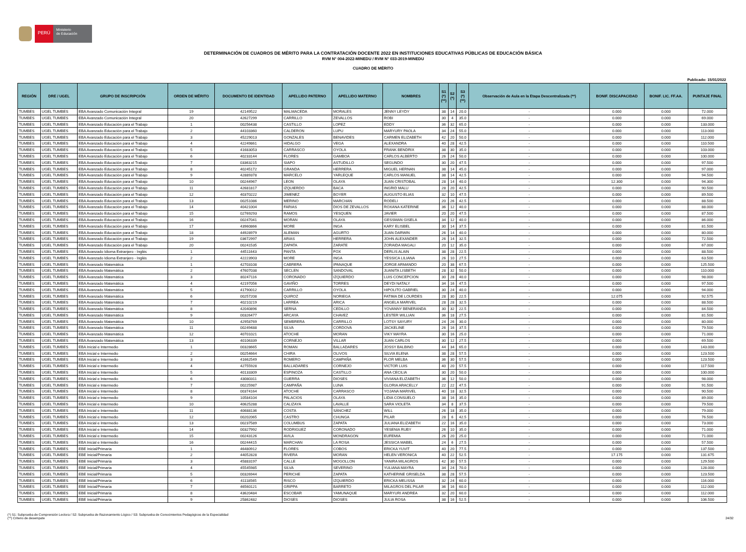PERÚ
Ministerio
de Educación
DETERMINACIÓN DE CUADROS DE MÉRITO PARA LA CONTRATACIÓN DOCENTE 2022 EN INSTITUCIONES EDUCATIVAS PÚBLICAS DE EDUCACIÓN BÁSICA
RVM N° 004-2022-MINEDU / RVM N° 033-2019-MINEDU
CUADRO DE MÉRITO
Publicado: 15/01/2022
| REGIÓN | DRE / UGEL | GRUPO DE INSCRIPCIÓN | ORDEN DE MÉRITO | DOCUMENTO DE IDENTIDAD | APELLIDO PATERNO | APELLIDO MATERNO | NOMBRES | S1 (*) (**) | S2 (*) | S3 (*) (**) | Observación de Aula en la Etapa Descentralizada (**) | BONIF. DISCAPACIDAD | BONIF. LIC. FF.AA. | PUNTAJE FINAL |
| --- | --- | --- | --- | --- | --- | --- | --- | --- | --- | --- | --- | --- | --- | --- |
| TUMBES | UGEL TUMBES | EBA Avanzado Comunicación Integral | 19 | 42149522 | MALMACEDA | MORALES | JENNY LEYDY | 38 | 14 | 20.0 | - | 0.000 | 0.000 | 72.000 |
| TUMBES | UGEL TUMBES | EBA Avanzado Comunicación Integral | 20 | 42627299 | CARRILLO | ZEVALLOS | ROBI | 30 | 4 | 35.0 | - | 0.000 | 0.000 | 69.000 |
| TUMBES | UGEL TUMBES | EBA Avanzado Educación para el Trabajo | 1 | 00256438 | CASTILLO | LOPEZ | EDDY | 36 | 32 | 65.0 | - | 0.000 | 0.000 | 133.000 |
| TUMBES | UGEL TUMBES | EBA Avanzado Educación para el Trabajo | 2 | 44103360 | CALDERON | LUPU | MARYURY PAOLA | 34 | 24 | 55.0 | - | 0.000 | 0.000 | 113.000 |
| TUMBES | UGEL TUMBES | EBA Avanzado Educación para el Trabajo | 3 | 45229013 | GONZALES | BENAVIDES | CARMEN ELIZABETH | 42 | 20 | 50.0 | - | 0.000 | 0.000 | 112.000 |
| TUMBES | UGEL TUMBES | EBA Avanzado Educación para el Trabajo | 4 | 42249861 | HIDALGO | VEGA | ALEXANDRA | 40 | 28 | 42.5 | - | 0.000 | 0.000 | 110.500 |
| TUMBES | UGEL TUMBES | EBA Avanzado Educación para el Trabajo | 5 | 41683053 | CARRASCO | OYOLA | FRANK BENDRIX | 38 | 30 | 35.0 | - | 0.000 | 0.000 | 103.000 |
| TUMBES | UGEL TUMBES | EBA Avanzado Educación para el Trabajo | 6 | 40233144 | FLORES | GAMBOA | CARLOS ALBERTO | 26 | 24 | 50.0 | - | 0.000 | 0.000 | 100.000 |
| TUMBES | UGEL TUMBES | EBA Avanzado Educación para el Trabajo | 7 | 03363215 | SIAPO | ASTUDILLO | SEGUNDO | 30 | 20 | 47.5 | - | 0.000 | 0.000 | 97.500 |
| TUMBES | UGEL TUMBES | EBA Avanzado Educación para el Trabajo | 8 | 40245172 | GRANDA | HERRERA | MIGUEL HERNAN | 38 | 14 | 45.0 | - | 0.000 | 0.000 | 97.000 |
| TUMBES | UGEL TUMBES | EBA Avanzado Educación para el Trabajo | 9 | 42889378 | MARCELO | YARLEQUE | CARLOS MANUEL | 38 | 14 | 42.5 | - | 0.000 | 0.000 | 94.500 |
| TUMBES | UGEL TUMBES | EBA Avanzado Educación para el Trabajo | 10 | 00244967 | LEON | OLAYA | JUAN CRISTOBAL | 28 | 14 | 40.0 | - | 12.300 | 0.000 | 94.300 |
| TUMBES | UGEL TUMBES | EBA Avanzado Educación para el Trabajo | 11 | 42681817 | IZQUIERDO | BACA | INGRID MALU | 28 | 20 | 42.5 | - | 0.000 | 0.000 | 90.500 |
| TUMBES | UGEL TUMBES | EBA Avanzado Educación para el Trabajo | 12 | 40370222 | JIMENEZ | BOYER | AUGUSTO ELIAS | 32 | 10 | 47.5 | - | 0.000 | 0.000 | 89.500 |
| TUMBES | UGEL TUMBES | EBA Avanzado Educación para el Trabajo | 13 | 00251086 | MERINO | MARCHAN | RODELI | 20 | 26 | 42.5 | - | 0.000 | 0.000 | 88.500 |
| TUMBES | UGEL TUMBES | EBA Avanzado Educación para el Trabajo | 14 | 40421004 | FARIAS | DIOS DE ZEVALLOS | ROXANA KATERINE | 36 | 12 | 40.0 | - | 0.000 | 0.000 | 88.000 |
| TUMBES | UGEL TUMBES | EBA Avanzado Educación para el Trabajo | 15 | 02769293 | RAMOS | YESQUEN | JAVIER | 20 | 20 | 47.5 | - | 0.000 | 0.000 | 87.500 |
| TUMBES | UGEL TUMBES | EBA Avanzado Educación para el Trabajo | 16 | 00247041 | MORAN | OLAYA | GESSMAN GISELA | 34 | 12 | 40.0 | - | 0.000 | 0.000 | 86.000 |
| TUMBES | UGEL TUMBES | EBA Avanzado Educación para el Trabajo | 17 | 43960866 | MORE | INGA | KARY ELISBEL | 30 | 14 | 37.5 | - | 0.000 | 0.000 | 81.500 |
| TUMBES | UGEL TUMBES | EBA Avanzado Educación para el Trabajo | 18 | 44928979 | ALEMAN | AGURTO | JUAN DARWIN | 26 | 14 | 40.0 | - | 0.000 | 0.000 | 80.000 |
| TUMBES | UGEL TUMBES | EBA Avanzado Educación para el Trabajo | 19 | 03672997 | ARIAS | HERRERA | JOHN ALEXANDER | 26 | 14 | 32.5 | - | 0.000 | 0.000 | 72.500 |
| TUMBES | UGEL TUMBES | EBA Avanzado Educación para el Trabajo | 20 | 00241535 | ZAPATA | ZARATE | ZORAIDA MAGALI | 20 | 12 | 35.0 | - | 0.000 | 0.000 | 67.000 |
| TUMBES | UGEL TUMBES | EBA Avanzado Idioma Extranjero - Inglés | 1 | 44511643 | PANTA | FOX | DERLIS ALAIN | 38 | 28 | 22.5 | - | 0.000 | 0.000 | 88.500 |
| TUMBES | UGEL TUMBES | EBA Avanzado Idioma Extranjero - Inglés | 2 | 42223903 | MORE | INGA | YESSICA LILIANA | 26 | 10 | 27.5 | - | 0.000 | 0.000 | 63.500 |
| TUMBES | UGEL TUMBES | EBA Avanzado Matemática | 1 | 42703108 | CABRERA | IPANAQUE | JORGE ARMANDO | 20 | 38 | 67.5 | - | 0.000 | 0.000 | 125.500 |
| TUMBES | UGEL TUMBES | EBA Avanzado Matemática | 2 | 47607038 | SECLEN | SANDOVAL | JUANITA LISBETH | 28 | 32 | 50.0 | - | 0.000 | 0.000 | 110.000 |
| TUMBES | UGEL TUMBES | EBA Avanzado Matemática | 3 | 80247116 | CORONADO | IZQUIERDO | LUIS CONCEPCION | 30 | 28 | 40.0 | - | 0.000 | 0.000 | 98.000 |
| TUMBES | UGEL TUMBES | EBA Avanzado Matemática | 4 | 42197056 | GAVIÑO | TORRES | DEYDI NATALY | 34 | 16 | 47.5 | - | 0.000 | 0.000 | 97.500 |
| TUMBES | UGEL TUMBES | EBA Avanzado Matemática | 5 | 41790012 | CARRILLO | OYOLA | HIPOLITO GABRIEL | 30 | 24 | 40.0 | - | 0.000 | 0.000 | 94.000 |
| TUMBES | UGEL TUMBES | EBA Avanzado Matemática | 6 | 00257208 | QUIROZ | NORIEGA | FATIMA DE LOURDES | 28 | 30 | 22.5 | - | 12.075 | 0.000 | 92.575 |
| TUMBES | UGEL TUMBES | EBA Avanzado Matemática | 7 | 40210219 | LARREA | ARICA | ANGELA MARIVEL | 28 | 28 | 32.5 | - | 0.000 | 0.000 | 88.500 |
| TUMBES | UGEL TUMBES | EBA Avanzado Matemática | 8 | 42040896 | SERNA | CEDILLO | YOVANNY BENERANDA | 30 | 32 | 22.5 | - | 0.000 | 0.000 | 84.500 |
| TUMBES | UGEL TUMBES | EBA Avanzado Matemática | 9 | 00326477 | ARCAYA | CHAVEZ | LESTER WILLIAN | 36 | 18 | 27.5 | - | 0.000 | 0.000 | 81.500 |
| TUMBES | UGEL TUMBES | EBA Avanzado Matemática | 10 | 42958769 | SEMBRERA | CARRILLO | LOTSY SAYURY | 24 | 26 | 30.0 | - | 0.000 | 0.000 | 80.000 |
| TUMBES | UGEL TUMBES | EBA Avanzado Matemática | 11 | 00249488 | SILVA | CORDOVA | JACKELINE | 26 | 16 | 37.5 | - | 0.000 | 0.000 | 79.500 |
| TUMBES | UGEL TUMBES | EBA Avanzado Matemática | 12 | 40701021 | ATOCHE | MORAN | VIKY MAYRA | 30 | 16 | 25.0 | - | 0.000 | 0.000 | 71.000 |
| TUMBES | UGEL TUMBES | EBA Avanzado Matemática | 13 | 40106339 | CORNEJO | VILLAR | JUAN CARLOS | 30 | 12 | 27.5 | - | 0.000 | 0.000 | 69.500 |
| TUMBES | UGEL TUMBES | EBA Inicial e Intermedio | 1 | 00328665 | ROMAN | BALLADARES | JOSSY BALBINO | 44 | 34 | 65.0 | - | 0.000 | 0.000 | 143.000 |
| TUMBES | UGEL TUMBES | EBA Inicial e Intermedio | 2 | 00254664 | CHIRA | OLIVOS | SILVIA ELENA | 38 | 28 | 57.5 | - | 0.000 | 0.000 | 123.500 |
| TUMBES | UGEL TUMBES | EBA Inicial e Intermedio | 3 | 41662549 | ROMERO | CAMPAÑA | FLOR MELBA | 36 | 30 | 57.5 | - | 0.000 | 0.000 | 123.500 |
| TUMBES | UGEL TUMBES | EBA Inicial e Intermedio | 4 | 42755928 | BALLADARES | CORNEJO | VICTOR LUIS | 40 | 20 | 57.5 | - | 0.000 | 0.000 | 117.500 |
| TUMBES | UGEL TUMBES | EBA Inicial e Intermedio | 5 | 40133309 | ESPINOZA | CASTILLO | ANA CECILIA | 30 | 20 | 50.0 | - | 0.000 | 0.000 | 100.000 |
| TUMBES | UGEL TUMBES | EBA Inicial e Intermedio | 6 | 43080311 | GUERRA | DIOSES | VIVIANA ELIZABETH | 36 | 12 | 50.0 | - | 0.000 | 0.000 | 98.000 |
| TUMBES | UGEL TUMBES | EBA Inicial e Intermedio | 7 | 00225987 | CAMPAÑA | LUNA | GLORIA ARACELLY | 22 | 22 | 47.5 | - | 0.000 | 0.000 | 91.500 |
| TUMBES | UGEL TUMBES | EBA Inicial e Intermedio | 8 | 00374164 | ATOCHE | CARRASCO | YOJANA MARIVEL | 40 | 18 | 32.5 | - | 0.000 | 0.000 | 90.500 |
| TUMBES | UGEL TUMBES | EBA Inicial e Intermedio | 9 | 10584104 | PALACIOS | OLAYA | LIDIA CONSUELO | 38 | 16 | 35.0 | - | 0.000 | 0.000 | 89.000 |
| TUMBES | UGEL TUMBES | EBA Inicial e Intermedio | 10 | 40625288 | CALIZAYA | LAVALLE | SARA VIOLETA | 34 | 8 | 37.5 | - | 0.000 | 0.000 | 79.500 |
| TUMBES | UGEL TUMBES | EBA Inicial e Intermedio | 11 | 40688136 | COSTA | SÁNCHEZ | WILL | 26 | 18 | 35.0 | - | 0.000 | 0.000 | 79.000 |
| TUMBES | UGEL TUMBES | EBA Inicial e Intermedio | 12 | 00202065 | CASTRO | CHUNGA | PILAR | 28 | 6 | 42.5 | - | 0.000 | 0.000 | 76.500 |
| TUMBES | UGEL TUMBES | EBA Inicial e Intermedio | 13 | 00237589 | COLUMBUS | ZAPATA | JULIANA ELIZABETH | 22 | 16 | 35.0 | - | 0.000 | 0.000 | 73.000 |
| TUMBES | UGEL TUMBES | EBA Inicial e Intermedio | 14 | 00327992 | RODRIGUEZ | CORONADO | YESENIA RUBY | 26 | 10 | 35.0 | - | 0.000 | 0.000 | 71.000 |
| TUMBES | UGEL TUMBES | EBA Inicial e Intermedio | 15 | 00243126 | AVILA | MONDRAGON | EUFEMIA | 26 | 20 | 25.0 | - | 0.000 | 0.000 | 71.000 |
| TUMBES | UGEL TUMBES | EBA Inicial e Intermedio | 16 | 00244415 | MARCHAN | LA ROSA | JESSICA MABEL | 24 | 6 | 27.5 | - | 0.000 | 0.000 | 57.500 |
| TUMBES | UGEL TUMBES | EBE Inicial/Primaria | 1 | 46480912 | FLORES | COBOS | ERICKA YUVIT | 40 | 20 | 77.5 | - | 0.000 | 0.000 | 137.500 |
| TUMBES | UGEL TUMBES | EBE Inicial/Primaria | 2 | 44052828 | RIVERA | MORAN | HELEN VERONICA | 40 | 22 | 52.5 | - | 17.175 | 0.000 | 131.675 |
| TUMBES | UGEL TUMBES | EBE Inicial/Primaria | 3 | 45883197 | CALLE | MOGOLLON | YANIRA MILAGROS | 42 | 30 | 57.5 | - | 0.000 | 0.000 | 129.500 |
| TUMBES | UGEL TUMBES | EBE Inicial/Primaria | 4 | 45545985 | SILVA | SEVERINO | YULIANA MAYRA | 34 | 24 | 70.0 | - | 0.000 | 0.000 | 128.000 |
| TUMBES | UGEL TUMBES | EBE Inicial/Primaria | 5 | 00326944 | PERICHE | ZAPATA | KATHERINE GRISELDA | 38 | 28 | 57.5 | - | 0.000 | 0.000 | 123.500 |
| TUMBES | UGEL TUMBES | EBE Inicial/Primaria | 6 | 41118565 | RISCO | IZQUIERDO | ERICKA MELISSA | 32 | 24 | 60.0 | - | 0.000 | 0.000 | 116.000 |
| TUMBES | UGEL TUMBES | EBE Inicial/Primaria | 7 | 46560121 | GRIPPA | BARRETO | MILAGROS DEL PILAR | 36 | 16 | 60.0 | - | 0.000 | 0.000 | 112.000 |
| TUMBES | UGEL TUMBES | EBE Inicial/Primaria | 8 | 43620484 | ESCOBAR | YAMUNAQUE | MARYURI ANDREA | 32 | 20 | 60.0 | - | 0.000 | 0.000 | 112.000 |
| TUMBES | UGEL TUMBES | EBE Inicial/Primaria | 9 | 25862482 | DIOSES | DIOSES | JULIA ROSA | 38 | 16 | 52.5 | - | 0.000 | 0.000 | 106.500 |
(*) S1: Subprueba de Comprensión Lectora / S2: Subprueba de Razonamiento Lógico / S3: Subprueba de Conocimientos Pedagógicos de la Especialidad
(**) Criterio de desempate
24/32